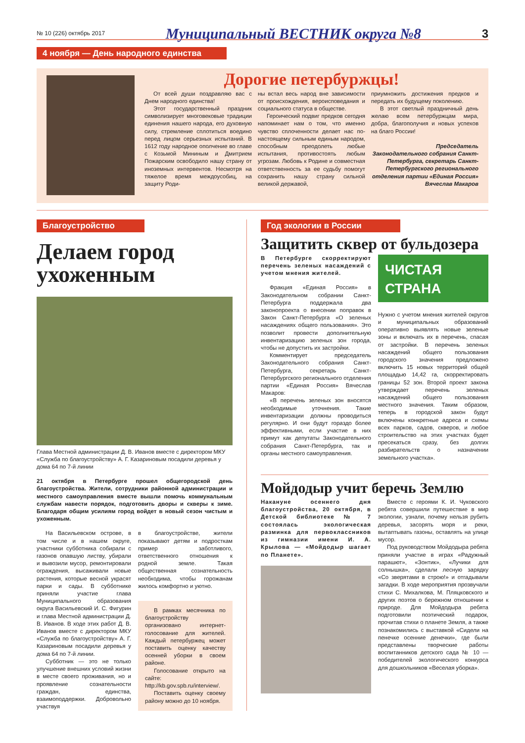№ 10 (226) октябрь 2017 Муниципальный ВЕСТНИК округа №8 3
4 ноября — День народного единства
Дорогие петербуржцы!
От всей души поздравляю вас с Днем народного единства!
Этот государственный праздник символизирует многовековые традиции единения нашего народа, его духовную силу, стремление сплотиться воедино перед лицом серьезных испытаний. В 1612 году народное ополчение во главе с Козьмой Мининым и Дмитрием Пожарским освободило нашу страну от иноземных интервентов. Несмотря на тяжелое время междоусобиц, на защиту Роди-
ны встал весь народ вне зависимости от происхождения, вероисповедания и социального статуса в обществе.
Героический подвиг предков сегодня напоминает нам о том, что именно чувство сплоченности делает нас по-настоящему сильным единым народом, способным преодолеть любые испытания, противостоять любым угрозам. Любовь к Родине и совместная ответственность за ее судьбу помогут сохранить нашу страну сильной великой державой,
приумножить достижения предков и передать их будущему поколению.
В этот светлый праздничный день желаю всем петербуржцам мира, добра, благополучия и новых успехов на благо России!
Председатель Законодательного собрания Санкт-Петербурга, секретарь Санкт-Петербургского регионального отделения партии «Единая Россия» Вячеслав Макаров
Благоустройство
Делаем город ухоженным
Глава Местной администрации Д. В. Иванов вместе с директором МКУ «Служба по благоустройству» А. Г. Казариновым посадили деревья у дома 64 по 7-й линии
21 октября в Петербурге прошел общегородской день благоустройства. Жители, сотрудники районной администрации и местного самоуправления вместе вышли помочь коммунальным службам навести порядок, подготовить дворы и скверы к зиме. Благодаря общим усилиям город войдет в новый сезон чистым и ухоженным.
На Васильевском острове, в том числе и в нашем округе, участники субботника собирали с газонов опавшую листву, убирали и вывозили мусор, ремонтировали ограждения, высаживали новые растения, которые весной украсят парки и сады. В субботнике приняли участие глава Муниципального образования округа Васильевский И. С. Фигурин и глава Местной администрации Д. В. Иванов. В ходе этих работ Д. В. Иванов вместе с директором МКУ «Служба по благоустройству» А. Г. Казариновым посадили деревья у дома 64 по 7-й линии.
Субботник — это не только улучшение внешних условий жизни в месте своего проживания, но и проявление сознательности граждан, единства, взаимоподдержки. Добровольно участвуя
в благоустройстве, жители показывают детям и подросткам пример заботливого, ответственного отношения к родной земле. Такая общественная сознательность необходима, чтобы горожанам жилось комфортно и уютно.
В рамках месячника по благоустройству организовано интернет-голосование для жителей. Каждый петербуржец может поставить оценку качеству осенней уборки в своем районе.
Голосование открыто на сайте: http://kb.gov.spb.ru/interview/.
Поставить оценку своему району можно до 10 ноября.
Год экологии в России
Защитить сквер от бульдозера
В Петербурге скорректируют перечень зеленых насаждений с учетом мнения жителей.
Фракция «Единая Россия» в Законодательном собрании Санкт-Петербурга поддержала два законопроекта о внесении поправок в Закон Санкт-Петербурга «О зеленых насаждениях общего пользования». Это позволит провести дополнительную инвентаризацию зеленых зон города, чтобы не допустить их застройки.
Комментирует председатель Законодательного собрания Санкт-Петербурга, секретарь Санкт-Петербургского регионального отделения партии «Единая Россия» Вячеслав Макаров:
«В перечень зеленых зон вносятся необходимые уточнения. Такие инвентаризации должны проводиться регулярно. И они будут гораздо более эффективными, если участие в них примут как депутаты Законодательного собрания Санкт-Петербурга, так и органы местного самоуправления.
ЧИСТАЯ
СТРАНА
Нужно с учетом мнения жителей округов и муниципальных образований оперативно выявлять новые зеленые зоны и включать их в перечень, спасая от застройки. В перечень зеленых насаждений общего пользования городского значения предложено включить 15 новых территорий общей площадью 14,42 га, скорректировать границы 52 зон. Второй проект закона утверждает перечень зеленых насаждений общего пользования местного значения. Таким образом, теперь в городской закон будут включены конкретные адреса и схемы всех парков, садов, скверов, и любое строительство на этих участках будет пресекаться сразу, без долгих разбирательств о назначении земельного участка».
Мойдодыр учит беречь Землю
Накануне осеннего дня благоустройства, 20 октября, в Детской библиотеке № 7 состоялась экологическая разминка для первоклассников из гимназии имени И. А. Крылова — «Мойдодыр шагает по Планете».
Вместе с героями К. И. Чуковского ребята совершили путешествие в мир экологии, узнали, почему нельзя рубить деревья, засорять моря и реки, вытаптывать газоны, оставлять на улице мусор.
Под руководством Мойдодыра ребята приняли участие в играх «Радужный парашют», «Зонтик», «Лучики для солнышка», сделали лесную зарядку «Со зверятами в строю!» и отгадывали загадки. В ходе мероприятия прозвучали стихи С. Михалкова, М. Пляцковского и других поэтов о бережном отношении к природе. Для Мойдодыра ребята подготовили поэтический подарок, прочитав стихи о планете Земля, а также познакомились с выставкой «Сидели на пенечке осенние денечки», где были представлены творческие работы воспитанников детского сада № 10 — победителей экологического конкурса для дошкольников «Веселая уборка».